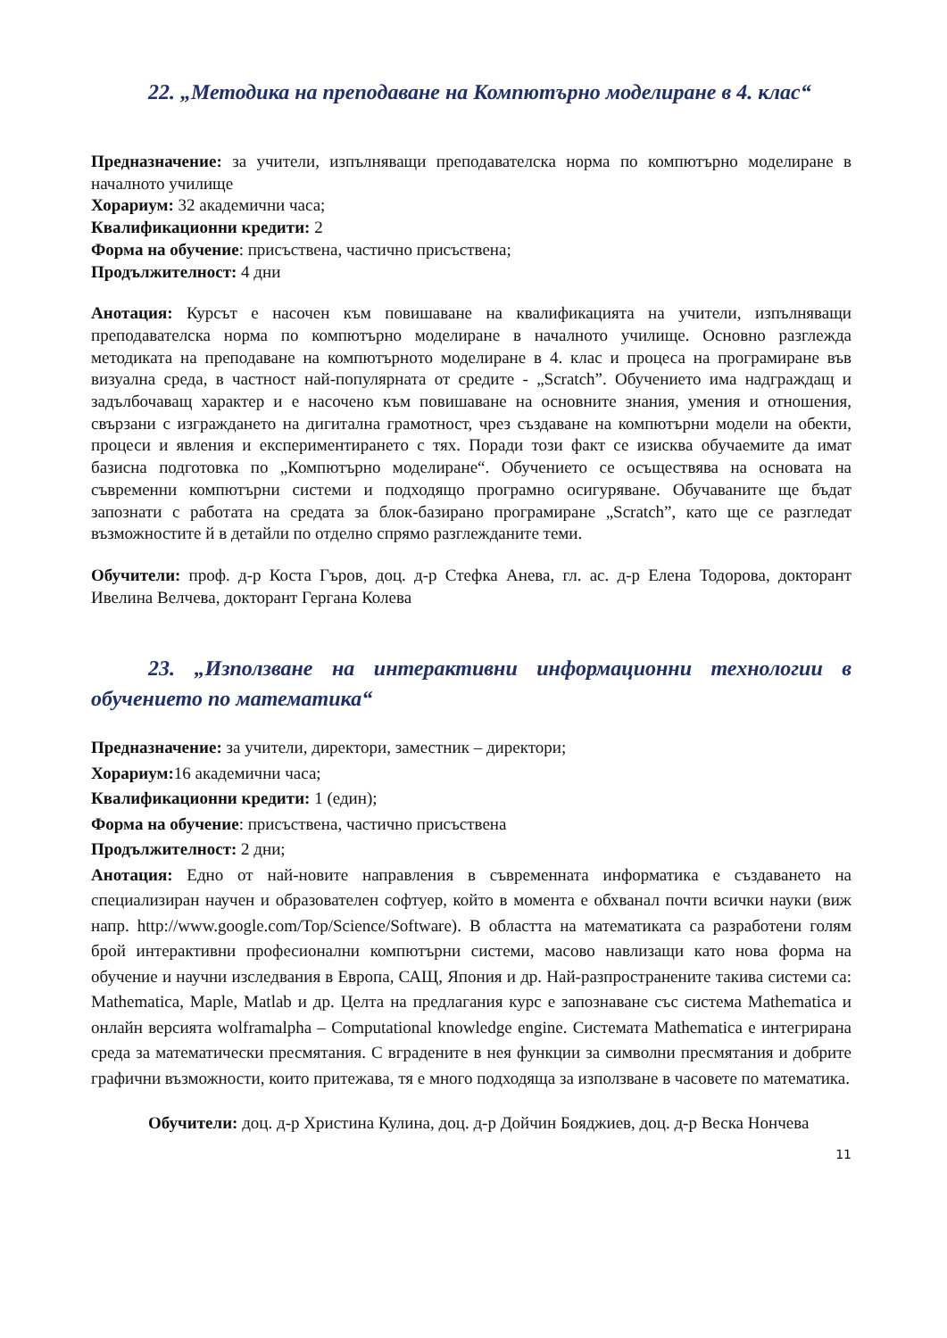22. „Методика на преподаване на Компютърно моделиране в 4. клас“
Предназначение: за учители, изпълняващи преподавателска норма по компютърно моделиране в началното училище
Хорариум: 32 академични часа;
Квалификационни кредити: 2
Форма на обучение: присъствена, частично присъствена;
Продължителност: 4 дни
Анотация: Курсът е насочен към повишаване на квалификацията на учители, изпълняващи преподавателска норма по компютърно моделиране в началното училище. Основно разглежда методиката на преподаване на компютърното моделиране в 4. клас и процеса на програмиране във визуална среда, в частност най-популярната от средите - „Scratch”. Обучението има надграждащ и задълбочаващ характер и е насочено към повишаване на основните знания, умения и отношения, свързани с изграждането на дигитална грамотност, чрез създаване на компютърни модели на обекти, процеси и явления и експериментирането с тях. Поради този факт се изисква обучаемите да имат базисна подготовка по „Компютърно моделиране“. Обучението се осъществява на основата на съвременни компютърни системи и подходящо програмно осигуряване. Обучаваните ще бъдат запознати с работата на средата за блок-базирано програмиране „Scratch”, като ще се разгледат възможностите й в детайли по отделно спрямо разглежданите теми.
Обучители: проф. д-р Коста Гъров, доц. д-р Стефка Анева, гл. ас. д-р Елена Тодорова, докторант Ивелина Велчева, докторант Гергана Колева
23. „Използване на интерактивни информационни технологии в обучението по математика“
Предназначение: за учители, директори, заместник – директори;
Хорариум: 16 академични часа;
Квалификационни кредити: 1 (един);
Форма на обучение: присъствена, частично присъствена
Продължителност: 2 дни;
Анотация: Едно от най-новите направления в съвременната информатика е създаването на специализиран научен и образователен софтуер, който в момента е обхванал почти всички науки (виж напр. http://www.google.com/Top/Science/Software). В областта на математиката са разработени голям брой интерактивни професионални компютърни системи, масово навлизащи като нова форма на обучение и научни изследвания в Европа, САЩ, Япония и др. Най-разпространените такива системи са: Mathematica, Maple, Matlab и др. Целта на предлагания курс е запознаване със система Mathematica и онлайн версията wolframalpha – Computational knowledge engine. Системата Mathematica е интегрирана среда за математически пресмятания. С вградените в нея функции за символни пресмятания и добрите графични възможности, които притежава, тя е много подходяща за използване в часовете по математика.
Обучители: доц. д-р Христина Кулина, доц. д-р Дойчин Бояджиев, доц. д-р Веска Нончева
11